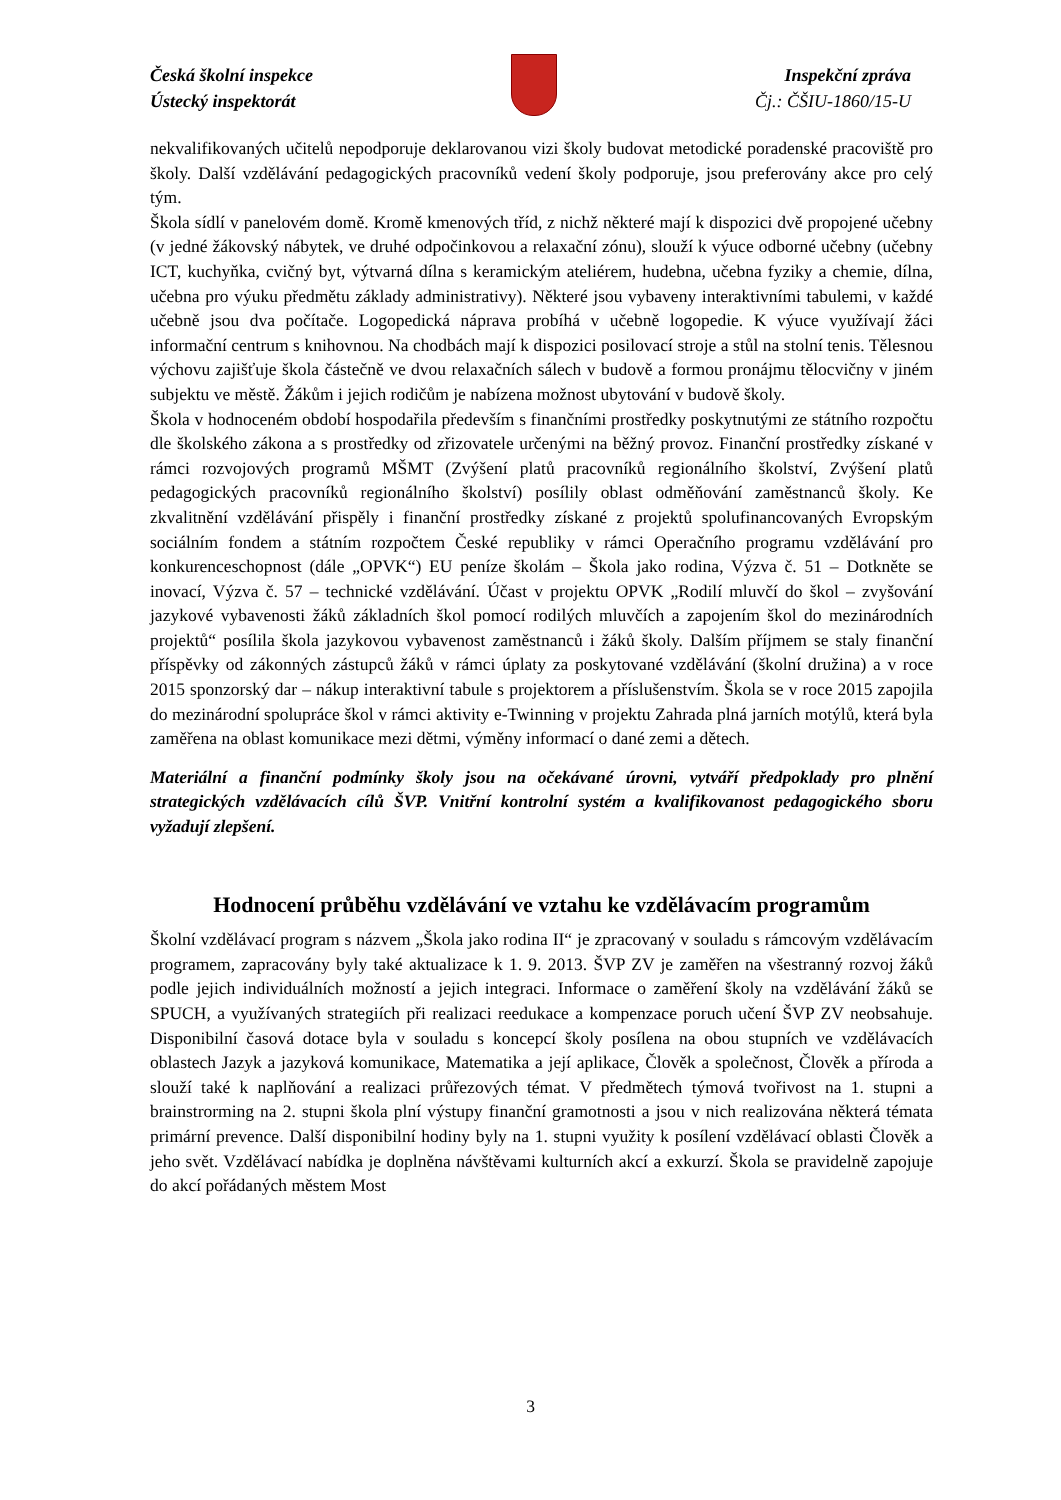Česká školní inspekce
Ústecký inspektorát
Inspekční zpráva
Čj.: ČŠIU-1860/15-U
nekvalifikovaných učitelů nepodporuje deklarovanou vizi školy budovat metodické poradenské pracoviště pro školy. Další vzdělávání pedagogických pracovníků vedení školy podporuje, jsou preferovány akce pro celý tým.
Škola sídlí v panelovém domě. Kromě kmenových tříd, z nichž některé mají k dispozici dvě propojené učebny (v jedné žákovský nábytek, ve druhé odpočinkovou a relaxační zónu), slouží k výuce odborné učebny (učebny ICT, kuchyňka, cvičný byt, výtvarná dílna s keramickým ateliérem, hudebna, učebna fyziky a chemie, dílna, učebna pro výuku předmětu základy administrativy). Některé jsou vybaveny interaktivními tabulemi, v každé učebně jsou dva počítače. Logopedická náprava probíhá v učebně logopedie. K výuce využívají žáci informační centrum s knihovnou. Na chodbách mají k dispozici posilovací stroje a stůl na stolní tenis. Tělesnou výchovu zajišťuje škola částečně ve dvou relaxačních sálech v budově a formou pronájmu tělocvičny v jiném subjektu ve městě. Žákům i jejich rodičům je nabízena možnost ubytování v budově školy.
Škola v hodnoceném období hospodařila především s finančními prostředky poskytnutými ze státního rozpočtu dle školského zákona a s prostředky od zřizovatele určenými na běžný provoz. Finanční prostředky získané v rámci rozvojových programů MŠMT (Zvýšení platů pracovníků regionálního školství, Zvýšení platů pedagogických pracovníků regionálního školství) posílily oblast odměňování zaměstnanců školy. Ke zkvalitnění vzdělávání přispěly i finanční prostředky získané z projektů spolufinancovaných Evropským sociálním fondem a státním rozpočtem České republiky v rámci Operačního programu vzdělávání pro konkurenceschopnost (dále „OPVK“) EU peníze školám – Škola jako rodina, Výzva č. 51 – Dotkněte se inovací, Výzva č. 57 – technické vzdělávání. Účast v projektu OPVK „Rodilí mluvčí do škol – zvyšování jazykové vybavenosti žáků základních škol pomocí rodilých mluvčích a zapojením škol do mezinárodních projektů“ posílila škola jazykovou vybavenost zaměstnanců i žáků školy. Dalším příjmem se staly finanční příspěvky od zákonných zástupců žáků v rámci úplaty za poskytované vzdělávání (školní družina) a v roce 2015 sponzorský dar – nákup interaktivní tabule s projektorem a příslušenstvím. Škola se v roce 2015 zapojila do mezinárodní spolupráce škol v rámci aktivity e-Twinning v projektu Zahrada plná jarních motýlů, která byla zaměřena na oblast komunikace mezi dětmi, výměny informací o dané zemi a dětech.
Materiální a finanční podmínky školy jsou na očekávané úrovni, vytváří předpoklady pro plnění strategických vzdělávacích cílů ŠVP. Vnitřní kontrolní systém a kvalifikovanost pedagogického sboru vyžadují zlepšení.
Hodnocení průběhu vzdělávání ve vztahu ke vzdělávacím programům
Školní vzdělávací program s názvem „Škola jako rodina II“ je zpracovaný v souladu s rámcovým vzdělávacím programem, zapracovány byly také aktualizace k 1. 9. 2013. ŠVP ZV je zaměřen na všestranný rozvoj žáků podle jejich individuálních možností a jejich integraci. Informace o zaměření školy na vzdělávání žáků se SPUCH, a využívaných strategiích při realizaci reedukace a kompenzace poruch učení ŠVP ZV neobsahuje. Disponibilní časová dotace byla v souladu s koncepcí školy posílena na obou stupních ve vzdělávacích oblastech Jazyk a jazyková komunikace, Matematika a její aplikace, Člověk a společnost, Člověk a příroda a slouží také k naplňování a realizaci průřezových témat. V předmětech týmová tvořivost na 1. stupni a brainstrorming na 2. stupni škola plní výstupy finanční gramotnosti a jsou v nich realizována některá témata primární prevence. Další disponibilní hodiny byly na 1. stupni využity k posílení vzdělávací oblasti Člověk a jeho svět. Vzdělávací nabídka je doplněna návštěvami kulturních akcí a exkurzí. Škola se pravidelně zapojuje do akcí pořádaných městem Most
3